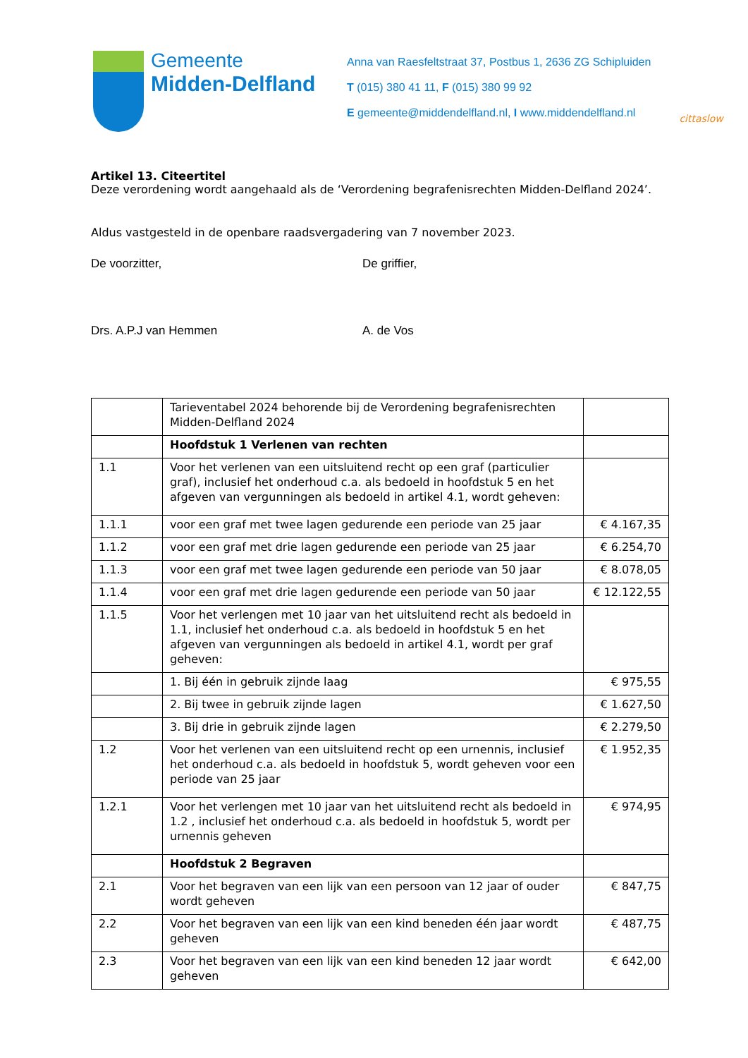Gemeente
Midden-Delfland
Anna van Raesfeltstraat 37, Postbus 1, 2636 ZG Schipluiden
T (015) 380 41 11, F (015) 380 99 92
E gemeente@middendelfland.nl, I www.middendelfland.nl
cittaslow
Artikel 13. Citeertitel
Deze verordening wordt aangehaald als de ‘Verordening begrafenisrechten Midden-Delfland 2024’.
Aldus vastgesteld in de openbare raadsvergadering van 7 november 2023.
De voorzitter, De griffier,
Drs. A.P.J van Hemmen A. de Vos
| | Tarieventabel 2024 behorende bij de Verordening begrafenisrechten Midden-Delfland 2024 | |
| | Hoofdstuk 1 Verlenen van rechten | |
| 1.1 | Voor het verlenen van een uitsluitend recht op een graf (particulier graf), inclusief het onderhoud c.a. als bedoeld in hoofdstuk 5 en het afgeven van vergunningen als bedoeld in artikel 4.1, wordt geheven: | |
| 1.1.1 | voor een graf met twee lagen gedurende een periode van 25 jaar | € 4.167,35 |
| 1.1.2 | voor een graf met drie lagen gedurende een periode van 25 jaar | € 6.254,70 |
| 1.1.3 | voor een graf met twee lagen gedurende een periode van 50 jaar | € 8.078,05 |
| 1.1.4 | voor een graf met drie lagen gedurende een periode van 50 jaar | € 12.122,55 |
| 1.1.5 | Voor het verlengen met 10 jaar van het uitsluitend recht als bedoeld in 1.1, inclusief het onderhoud c.a. als bedoeld in hoofdstuk 5 en het afgeven van vergunningen als bedoeld in artikel 4.1, wordt per graf geheven: | |
| | 1. Bij één in gebruik zijnde laag | € 975,55 |
| | 2. Bij twee in gebruik zijnde lagen | € 1.627,50 |
| | 3. Bij drie in gebruik zijnde lagen | € 2.279,50 |
| 1.2 | Voor het verlenen van een uitsluitend recht op een urnennis, inclusief het onderhoud c.a. als bedoeld in hoofdstuk 5, wordt geheven voor een periode van 25 jaar | € 1.952,35 |
| 1.2.1 | Voor het verlengen met 10 jaar van het uitsluitend recht als bedoeld in 1.2 , inclusief het onderhoud c.a. als bedoeld in hoofdstuk 5, wordt per urnennis geheven | € 974,95 |
| | Hoofdstuk 2 Begraven | |
| 2.1 | Voor het begraven van een lijk van een persoon van 12 jaar of ouder wordt geheven | € 847,75 |
| 2.2 | Voor het begraven van een lijk van een kind beneden één jaar wordt geheven | € 487,75 |
| 2.3 | Voor het begraven van een lijk van een kind beneden 12 jaar wordt geheven | € 642,00 |